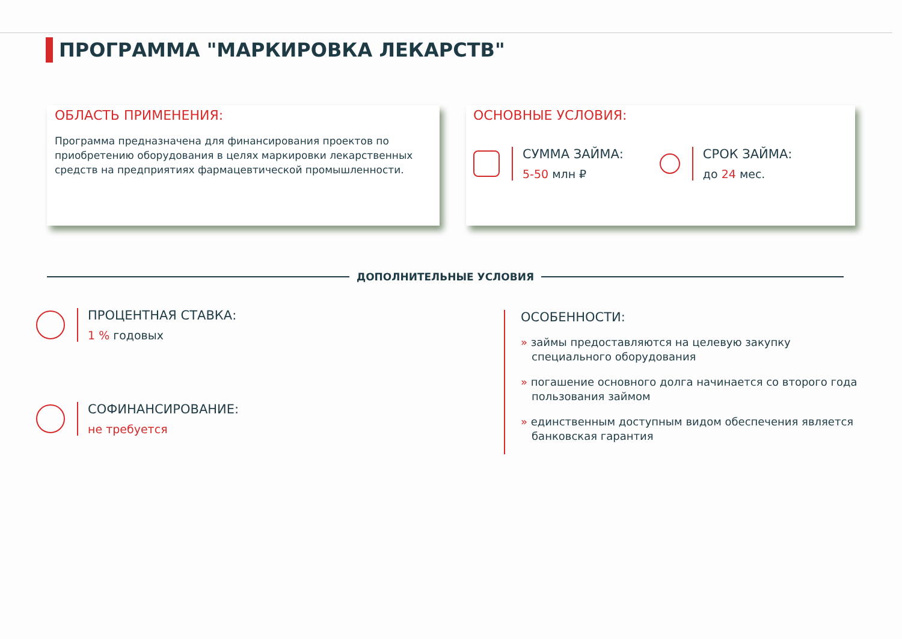ПРОГРАММА "МАРКИРОВКА ЛЕКАРСТВ"
ОБЛАСТЬ ПРИМЕНЕНИЯ:
Программа предназначена для финансирования проектов по приобретению оборудования в целях маркировки лекарственных средств на предприятиях фармацевтической промышленности.
ОСНОВНЫЕ УСЛОВИЯ:
СУММА ЗАЙМА:
5-50 млн ₽
СРОК ЗАЙМА:
до 24 мес.
ДОПОЛНИТЕЛЬНЫЕ УСЛОВИЯ
ПРОЦЕНТНАЯ СТАВКА:
1 % годовых
СОФИНАНСИРОВАНИЕ:
не требуется
ОСОБЕННОСТИ:
» займы предоставляются на целевую закупку специального оборудования
» погашение основного долга начинается со второго года пользования займом
» единственным доступным видом обеспечения является банковская гарантия